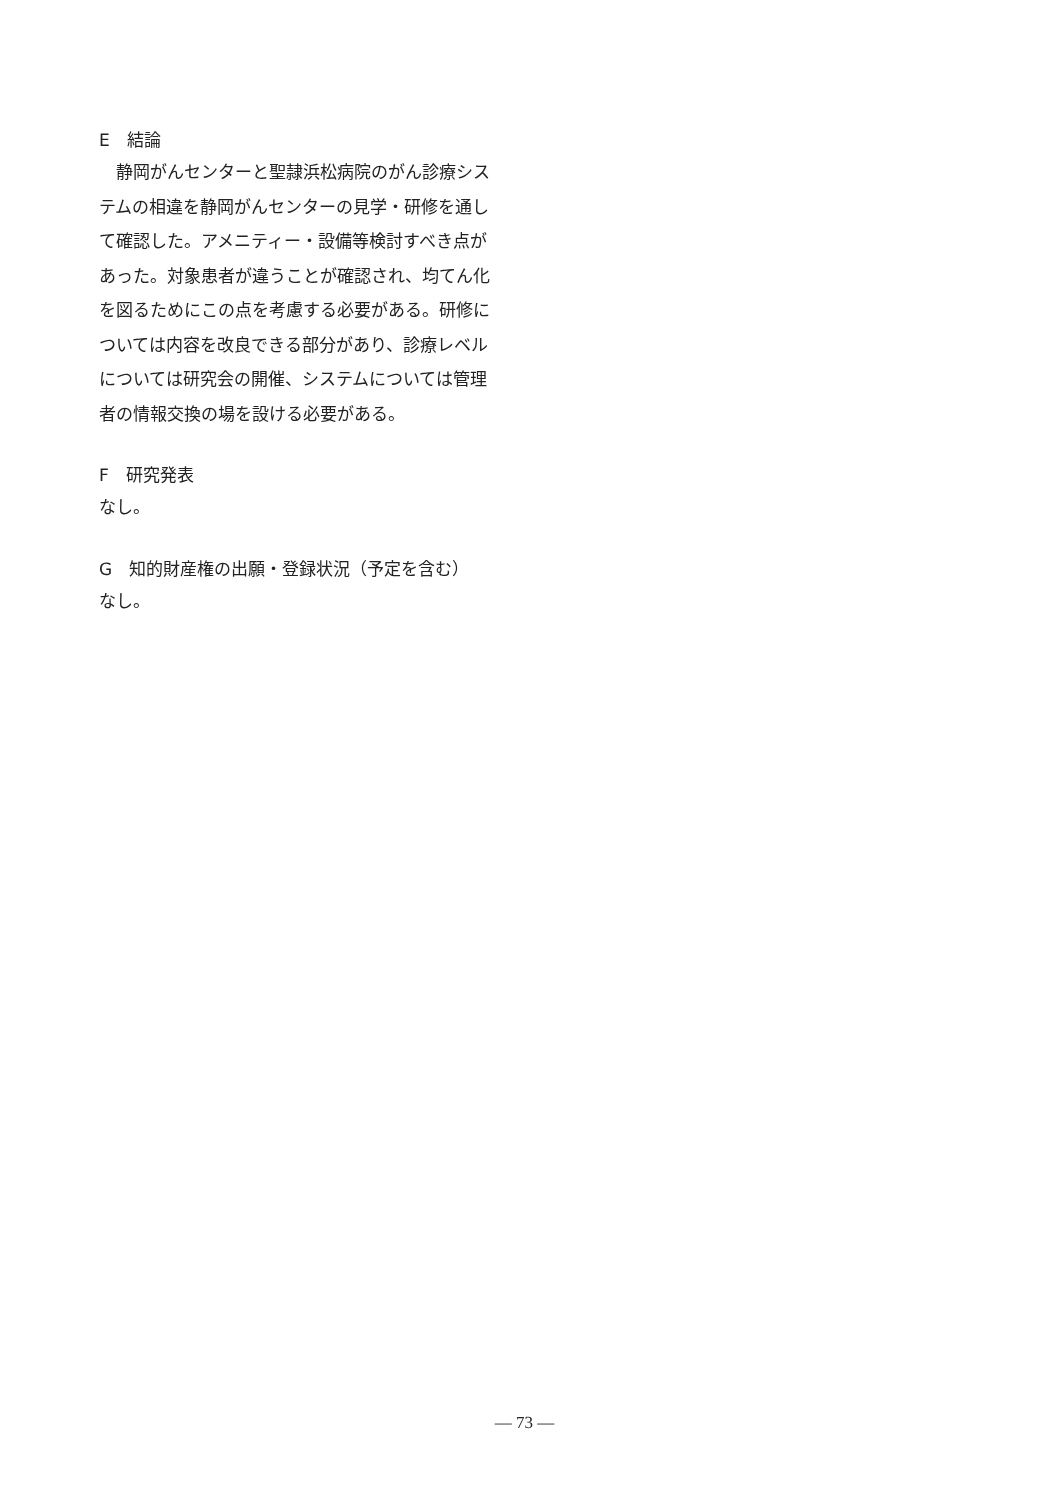E　結論
　静岡がんセンターと聖隷浜松病院のがん診療システムの相違を静岡がんセンターの見学・研修を通して確認した。アメニティー・設備等検討すべき点があった。対象患者が違うことが確認され、均てん化を図るためにこの点を考慮する必要がある。研修については内容を改良できる部分があり、診療レベルについては研究会の開催、システムについては管理者の情報交換の場を設ける必要がある。
F　研究発表
なし。
G　知的財産権の出願・登録状況（予定を含む）
なし。
— 73 —